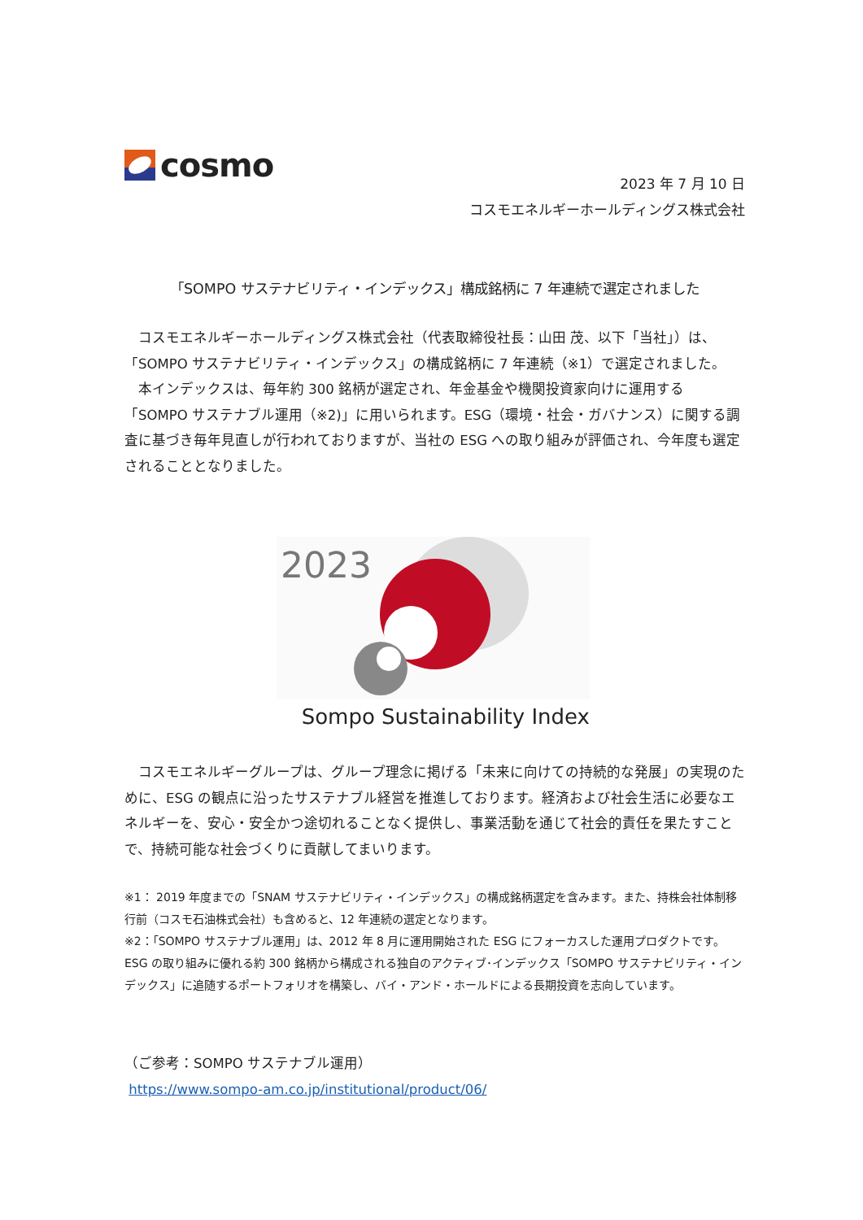cosmo
2023 年 7 月 10 日
コスモエネルギーホールディングス株式会社
「SOMPO サステナビリティ・インデックス」構成銘柄に 7 年連続で選定されました
　コスモエネルギーホールディングス株式会社（代表取締役社長：山田 茂、以下「当社」）は、「SOMPO サステナビリティ・インデックス」の構成銘柄に 7 年連続（※1）で選定されました。
　本インデックスは、毎年約 300 銘柄が選定され、年金基金や機関投資家向けに運用する「SOMPO サステナブル運用（※2)」に用いられます。ESG（環境・社会・ガバナンス）に関する調査に基づき毎年見直しが行われておりますが、当社の ESG への取り組みが評価され、今年度も選定されることとなりました。
2023
Sompo Sustainability Index
　コスモエネルギーグループは、グループ理念に掲げる「未来に向けての持続的な発展」の実現のために、ESG の観点に沿ったサステナブル経営を推進しております。経済および社会生活に必要なエネルギーを、安心・安全かつ途切れることなく提供し、事業活動を通じて社会的責任を果たすことで、持続可能な社会づくりに貢献してまいります。
※1： 2019 年度までの「SNAM サステナビリティ・インデックス」の構成銘柄選定を含みます。また、持株会社体制移行前（コスモ石油株式会社）も含めると、12 年連続の選定となります。
※2：「SOMPO サステナブル運用」は、2012 年 8 月に運用開始された ESG にフォーカスした運用プロダクトです。ESG の取り組みに優れる約 300 銘柄から構成される独自のアクティブ･インデックス「SOMPO サステナビリティ・インデックス」に追随するポートフォリオを構築し、バイ・アンド・ホールドによる長期投資を志向しています。
（ご参考：SOMPO サステナブル運用）
https://www.sompo-am.co.jp/institutional/product/06/